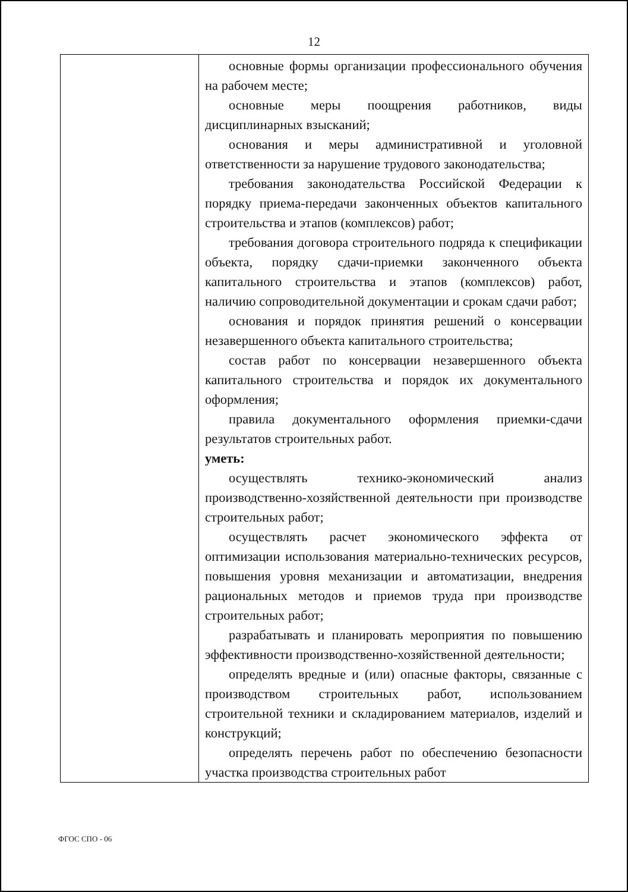12
| | основные формы организации профессионального обучения на рабочем месте; основные меры поощрения работников, виды дисциплинарных взысканий; основания и меры административной и уголовной ответственности за нарушение трудового законодательства; требования законодательства Российской Федерации к порядку приема-передачи законченных объектов капитального строительства и этапов (комплексов) работ; требования договора строительного подряда к спецификации объекта, порядку сдачи-приемки законченного объекта капитального строительства и этапов (комплексов) работ, наличию сопроводительной документации и срокам сдачи работ; основания и порядок принятия решений о консервации незавершенного объекта капитального строительства; состав работ по консервации незавершенного объекта капитального строительства и порядок их документального оформления; правила документального оформления приемки-сдачи результатов строительных работ. уметь: осуществлять технико-экономический анализ производственно-хозяйственной деятельности при производстве строительных работ; осуществлять расчет экономического эффекта от оптимизации использования материально-технических ресурсов, повышения уровня механизации и автоматизации, внедрения рациональных методов и приемов труда при производстве строительных работ; разрабатывать и планировать мероприятия по повышению эффективности производственно-хозяйственной деятельности; определять вредные и (или) опасные факторы, связанные с производством строительных работ, использованием строительной техники и складированием материалов, изделий и конструкций; определять перечень работ по обеспечению безопасности участка производства строительных работ |
ФГОС СПО - 06